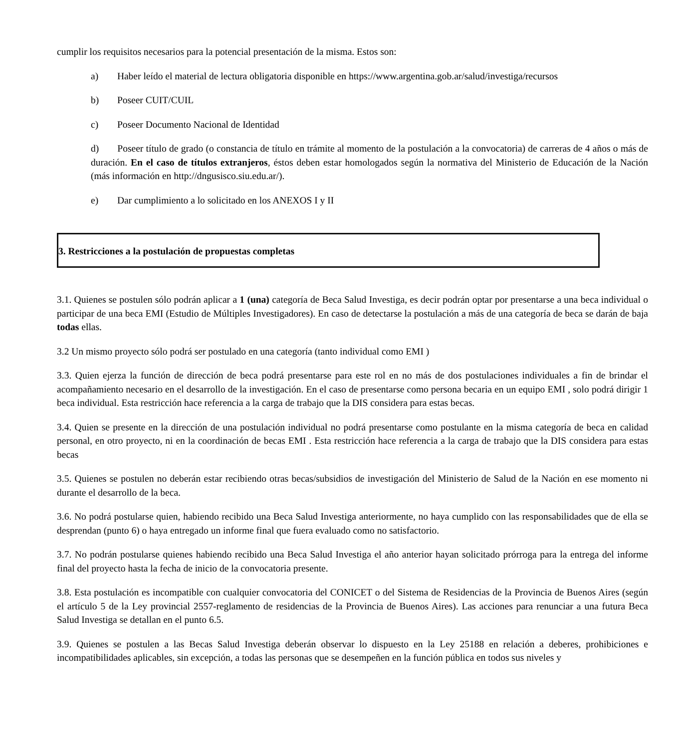cumplir los requisitos necesarios para la potencial presentación de la misma. Estos son:
a) Haber leído el material de lectura obligatoria disponible en https://www.argentina.gob.ar/salud/investiga/recursos
b) Poseer CUIT/CUIL
c) Poseer Documento Nacional de Identidad
d) Poseer título de grado (o constancia de título en trámite al momento de la postulación a la convocatoria) de carreras de 4 años o más de duración. En el caso de títulos extranjeros, éstos deben estar homologados según la normativa del Ministerio de Educación de la Nación (más información en http://dngusisco.siu.edu.ar/).
e) Dar cumplimiento a lo solicitado en los ANEXOS I y II
3. Restricciones a la postulación de propuestas completas
3.1. Quienes se postulen sólo podrán aplicar a 1 (una) categoría de Beca Salud Investiga, es decir podrán optar por presentarse a una beca individual o participar de una beca EMI (Estudio de Múltiples Investigadores). En caso de detectarse la postulación a más de una categoría de beca se darán de baja todas ellas.
3.2 Un mismo proyecto sólo podrá ser postulado en una categoría (tanto individual como EMI )
3.3. Quien ejerza la función de dirección de beca podrá presentarse para este rol en no más de dos postulaciones individuales a fin de brindar el acompañamiento necesario en el desarrollo de la investigación. En el caso de presentarse como persona becaria en un equipo EMI , solo podrá dirigir 1 beca individual. Esta restricción hace referencia a la carga de trabajo que la DIS considera para estas becas.
3.4. Quien se presente en la dirección de una postulación individual no podrá presentarse como postulante en la misma categoría de beca en calidad personal, en otro proyecto, ni en la coordinación de becas EMI . Esta restricción hace referencia a la carga de trabajo que la DIS considera para estas becas
3.5. Quienes se postulen no deberán estar recibiendo otras becas/subsidios de investigación del Ministerio de Salud de la Nación en ese momento ni durante el desarrollo de la beca.
3.6. No podrá postularse quien, habiendo recibido una Beca Salud Investiga anteriormente, no haya cumplido con las responsabilidades que de ella se desprendan (punto 6) o haya entregado un informe final que fuera evaluado como no satisfactorio.
3.7. No podrán postularse quienes habiendo recibido una Beca Salud Investiga el año anterior hayan solicitado prórroga para la entrega del informe final del proyecto hasta la fecha de inicio de la convocatoria presente.
3.8. Esta postulación es incompatible con cualquier convocatoria del CONICET o del Sistema de Residencias de la Provincia de Buenos Aires (según el artículo 5 de la Ley provincial 2557-reglamento de residencias de la Provincia de Buenos Aires). Las acciones para renunciar a una futura Beca Salud Investiga se detallan en el punto 6.5.
3.9. Quienes se postulen a las Becas Salud Investiga deberán observar lo dispuesto en la Ley 25188 en relación a deberes, prohibiciones e incompatibilidades aplicables, sin excepción, a todas las personas que se desempeñen en la función pública en todos sus niveles y